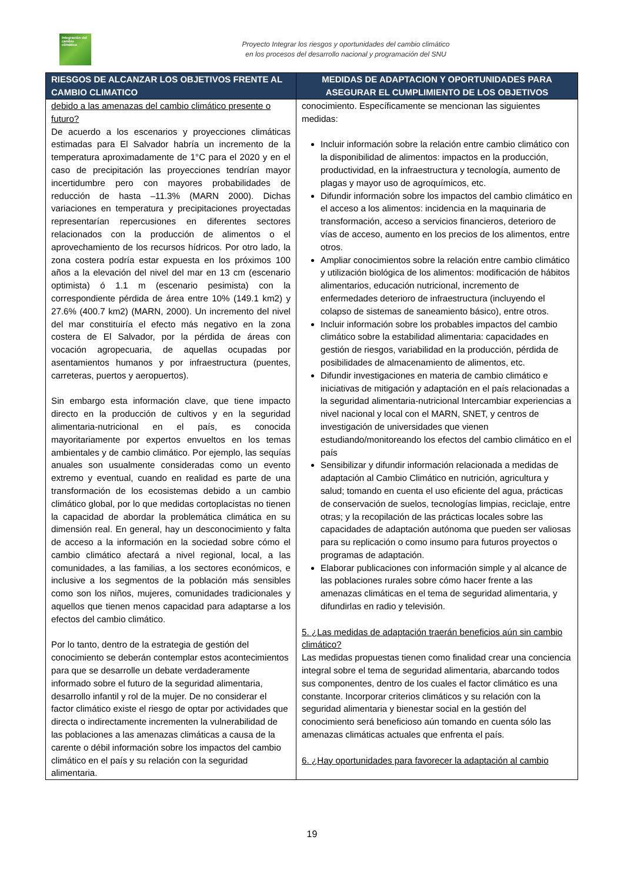Integración del cambio climático
Proyecto Integrar los riesgos y oportunidades del cambio climático
en los procesos del desarrollo nacional y programación del SNU
| RIESGOS DE ALCANZAR LOS OBJETIVOS FRENTE AL CAMBIO CLIMATICO | MEDIDAS DE ADAPTACION Y OPORTUNIDADES PARA ASEGURAR EL CUMPLIMIENTO DE LOS OBJETIVOS |
| --- | --- |
| debido a las amenazas del cambio climático presente o futuro? De acuerdo a los escenarios y proyecciones climáticas estimadas para El Salvador habría un incremento de la temperatura aproximadamente de 1°C para el 2020 y en el caso de precipitación las proyecciones tendrían mayor incertidumbre pero con mayores probabilidades de reducción de hasta –11.3% (MARN 2000). Dichas variaciones en temperatura y precipitaciones proyectadas representarían repercusiones en diferentes sectores relacionados con la producción de alimentos o el aprovechamiento de los recursos hídricos. Por otro lado, la zona costera podría estar expuesta en los próximos 100 años a la elevación del nivel del mar en 13 cm (escenario optimista) ó 1.1 m (escenario pesimista) con la correspondiente pérdida de área entre 10% (149.1 km2) y 27.6% (400.7 km2) (MARN, 2000). Un incremento del nivel del mar constituiría el efecto más negativo en la zona costera de El Salvador, por la pérdida de áreas con vocación agropecuaria, de aquellas ocupadas por asentamientos humanos y por infraestructura (puentes, carreteras, puertos y aeropuertos). Sin embargo esta información clave, que tiene impacto directo en la producción de cultivos y en la seguridad alimentaria-nutricional en el país, es conocida mayoritariamente por expertos envueltos en los temas ambientales y de cambio climático. Por ejemplo, las sequías anuales son usualmente consideradas como un evento extremo y eventual, cuando en realidad es parte de una transformación de los ecosistemas debido a un cambio climático global, por lo que medidas cortoplacistas no tienen la capacidad de abordar la problemática climática en su dimensión real. En general, hay un desconocimiento y falta de acceso a la información en la sociedad sobre cómo el cambio climático afectará a nivel regional, local, a las comunidades, a las familias, a los sectores económicos, e inclusive a los segmentos de la población más sensibles como son los niños, mujeres, comunidades tradicionales y aquellos que tienen menos capacidad para adaptarse a los efectos del cambio climático. Por lo tanto, dentro de la estrategia de gestión del conocimiento se deberán contemplar estos acontecimientos para que se desarrolle un debate verdaderamente informado sobre el futuro de la seguridad alimentaria, desarrollo infantil y rol de la mujer. De no considerar el factor climático existe el riesgo de optar por actividades que directa o indirectamente incrementen la vulnerabilidad de las poblaciones a las amenazas climáticas a causa de la carente o débil información sobre los impactos del cambio climático en el país y su relación con la seguridad alimentaria. | conocimiento. Específicamente se mencionan las siguientes medidas: Incluir información sobre la relación entre cambio climático con la disponibilidad de alimentos: impactos en la producción, productividad, en la infraestructura y tecnología, aumento de plagas y mayor uso de agroquímicos, etc. Difundir información sobre los impactos del cambio climático en el acceso a los alimentos: incidencia en la maquinaria de transformación, acceso a servicios financieros, deterioro de vías de acceso, aumento en los precios de los alimentos, entre otros. Ampliar conocimientos sobre la relación entre cambio climático y utilización biológica de los alimentos: modificación de hábitos alimentarios, educación nutricional, incremento de enfermedades deterioro de infraestructura (incluyendo el colapso de sistemas de saneamiento básico), entre otros. Incluir información sobre los probables impactos del cambio climático sobre la estabilidad alimentaria: capacidades en gestión de riesgos, variabilidad en la producción, pérdida de posibilidades de almacenamiento de alimentos, etc. Difundir investigaciones en materia de cambio climático e iniciativas de mitigación y adaptación en el país relacionadas a la seguridad alimentaria-nutricional Intercambiar experiencias a nivel nacional y local con el MARN, SNET, y centros de investigación de universidades que vienen estudiando/monitoreando los efectos del cambio climático en el país Sensibilizar y difundir información relacionada a medidas de adaptación al Cambio Climático en nutrición, agricultura y salud; tomando en cuenta el uso eficiente del agua, prácticas de conservación de suelos, tecnologías limpias, reciclaje, entre otras; y la recopilación de las prácticas locales sobre las capacidades de adaptación autónoma que pueden ser valiosas para su replicación o como insumo para futuros proyectos o programas de adaptación. Elaborar publicaciones con información simple y al alcance de las poblaciones rurales sobre cómo hacer frente a las amenazas climáticas en el tema de seguridad alimentaria, y difundirlas en radio y televisión. 5. ¿Las medidas de adaptación traerán beneficios aún sin cambio climático? Las medidas propuestas tienen como finalidad crear una conciencia integral sobre el tema de seguridad alimentaria, abarcando todos sus componentes, dentro de los cuales el factor climático es una constante. Incorporar criterios climáticos y su relación con la seguridad alimentaria y bienestar social en la gestión del conocimiento será beneficioso aún tomando en cuenta sólo las amenazas climáticas actuales que enfrenta el país. 6. ¿Hay oportunidades para favorecer la adaptación al cambio |
19